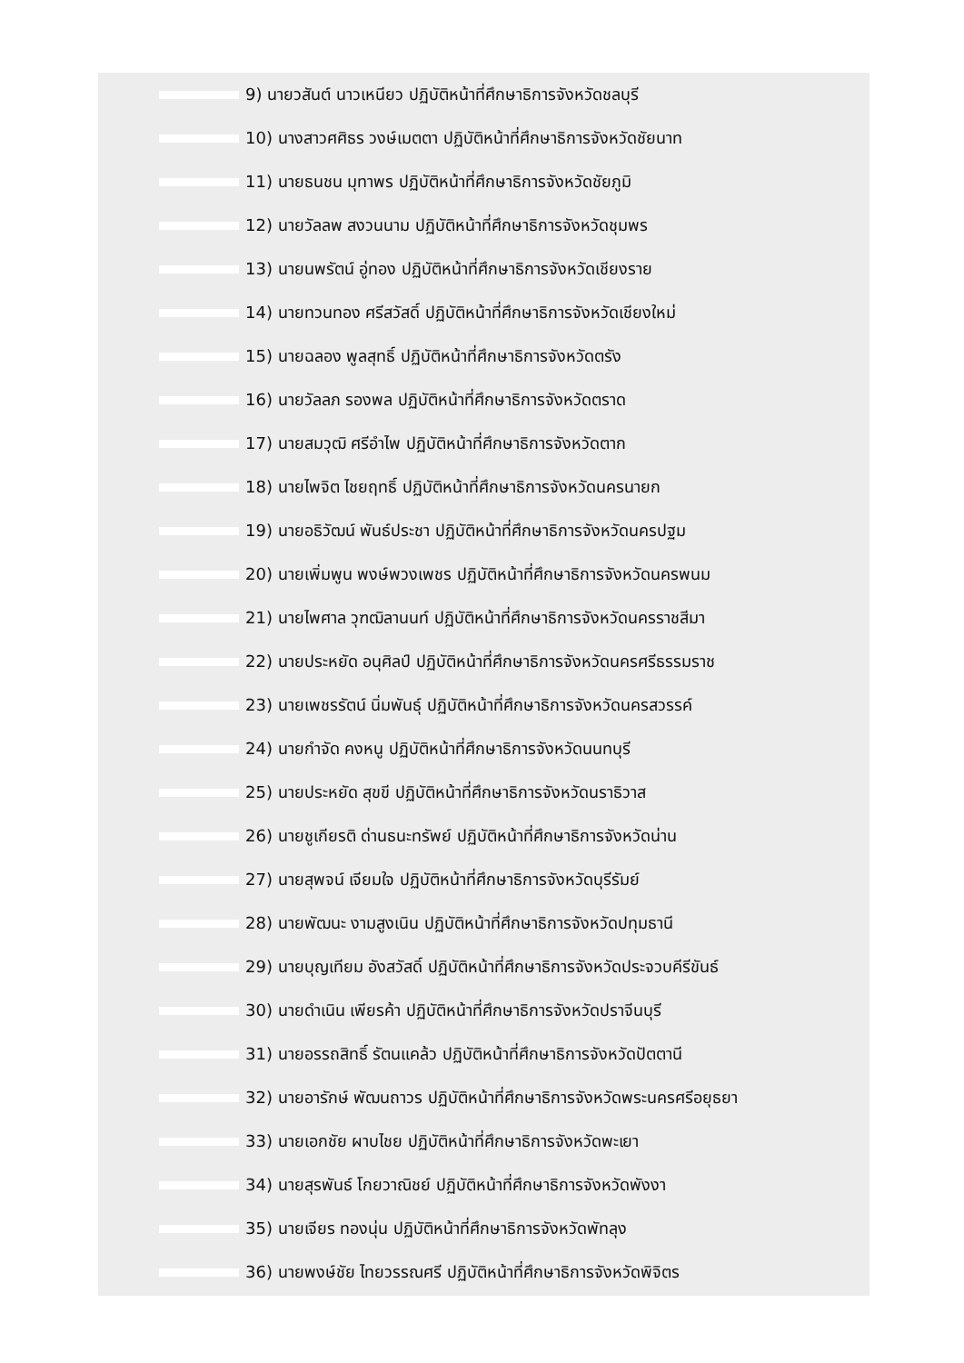9) นายวสันต์ นาวเหนียว ปฏิบัติหน้าที่ศึกษาธิการจังหวัดชลบุรี
10) นางสาวศศิธร วงษ์เมตตา ปฏิบัติหน้าที่ศึกษาธิการจังหวัดชัยนาท
11) นายธนชน มุทาพร ปฏิบัติหน้าที่ศึกษาธิการจังหวัดชัยภูมิ
12) นายวัลลพ สงวนนาม ปฏิบัติหน้าที่ศึกษาธิการจังหวัดชุมพร
13) นายนพรัตน์ อู่ทอง ปฏิบัติหน้าที่ศึกษาธิการจังหวัดเชียงราย
14) นายทวนทอง ศรีสวัสดิ์ ปฏิบัติหน้าที่ศึกษาธิการจังหวัดเชียงใหม่
15) นายฉลอง พูลสุทธิ์ ปฏิบัติหน้าที่ศึกษาธิการจังหวัดตรัง
16) นายวัลลภ รองพล ปฏิบัติหน้าที่ศึกษาธิการจังหวัดตราด
17) นายสมวุฒิ ศรีอำไพ ปฏิบัติหน้าที่ศึกษาธิการจังหวัดตาก
18) นายไพจิต ไชยฤทธิ์ ปฏิบัติหน้าที่ศึกษาธิการจังหวัดนครนายก
19) นายอธิวัฒน์ พันธ์ประชา ปฏิบัติหน้าที่ศึกษาธิการจังหวัดนครปฐม
20) นายเพิ่มพูน พงษ์พวงเพชร ปฏิบัติหน้าที่ศึกษาธิการจังหวัดนครพนม
21) นายไพศาล วุฑฒิลานนท์ ปฏิบัติหน้าที่ศึกษาธิการจังหวัดนครราชสีมา
22) นายประหยัด อนุศิลป์ ปฏิบัติหน้าที่ศึกษาธิการจังหวัดนครศรีธรรมราช
23) นายเพชรรัตน์ นิ่มพันธุ์ ปฏิบัติหน้าที่ศึกษาธิการจังหวัดนครสวรรค์
24) นายกำจัด คงหนู ปฏิบัติหน้าที่ศึกษาธิการจังหวัดนนทบุรี
25) นายประหยัด สุขขี ปฏิบัติหน้าที่ศึกษาธิการจังหวัดนราธิวาส
26) นายชูเกียรติ ด่านธนะทรัพย์ ปฏิบัติหน้าที่ศึกษาธิการจังหวัดน่าน
27) นายสุพจน์ เจียมใจ ปฏิบัติหน้าที่ศึกษาธิการจังหวัดบุรีรัมย์
28) นายพัฒนะ งามสูงเนิน ปฏิบัติหน้าที่ศึกษาธิการจังหวัดปทุมธานี
29) นายบุญเทียม อังสวัสดิ์ ปฏิบัติหน้าที่ศึกษาธิการจังหวัดประจวบคีรีขันธ์
30) นายดำเนิน เพียรค้า ปฏิบัติหน้าที่ศึกษาธิการจังหวัดปราจีนบุรี
31) นายอรรถสิทธิ์ รัตนแคล้ว ปฏิบัติหน้าที่ศึกษาธิการจังหวัดปัตตานี
32) นายอารักษ์ พัฒนถาวร ปฏิบัติหน้าที่ศึกษาธิการจังหวัดพระนครศรีอยุธยา
33) นายเอกชัย ผาบไชย ปฏิบัติหน้าที่ศึกษาธิการจังหวัดพะเยา
34) นายสุรพันธ์ โกยวาณิชย์ ปฏิบัติหน้าที่ศึกษาธิการจังหวัดพังงา
35) นายเจียร ทองนุ่น ปฏิบัติหน้าที่ศึกษาธิการจังหวัดพัทลุง
36) นายพงษ์ชัย ไทยวรรณศรี ปฏิบัติหน้าที่ศึกษาธิการจังหวัดพิจิตร